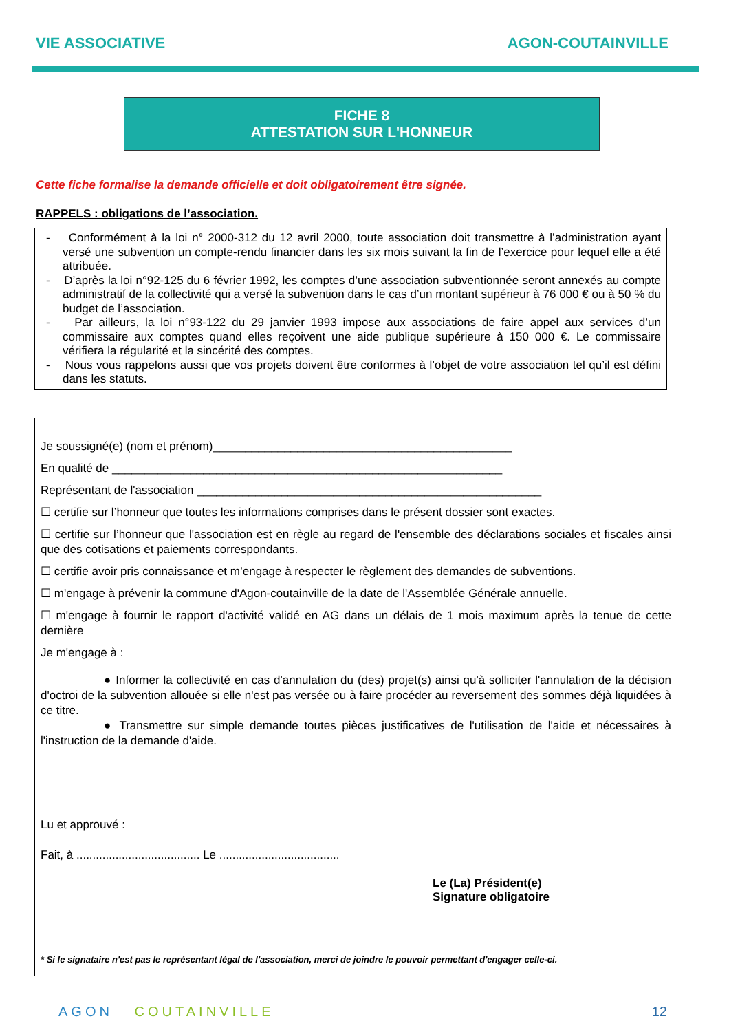VIE ASSOCIATIVE AGON-COUTAINVILLE
FICHE 8
ATTESTATION SUR L'HONNEUR
Cette fiche formalise la demande officielle et doit obligatoirement être signée.
RAPPELS : obligations de l’association.
- Conformément à la loi n° 2000-312 du 12 avril 2000, toute association doit transmettre à l’administration ayant versé une subvention un compte-rendu financier dans les six mois suivant la fin de l’exercice pour lequel elle a été attribuée.
- D’après la loi n°92-125 du 6 février 1992, les comptes d’une association subventionnée seront annexés au compte administratif de la collectivité qui a versé la subvention dans le cas d’un montant supérieur à 76 000 € ou à 50 % du budget de l’association.
- Par ailleurs, la loi n°93-122 du 29 janvier 1993 impose aux associations de faire appel aux services d’un commissaire aux comptes quand elles reçoivent une aide publique supérieure à 150 000 €. Le commissaire vérifiera la régularité et la sincérité des comptes.
- Nous vous rappelons aussi que vos projets doivent être conformes à l’objet de votre association tel qu’il est défini dans les statuts.
Je soussigné(e) (nom et prénom)______________________________________________
En qualité de ____________________________________________________________
Représentant de l'association _____________________________________________________
☐ certifie sur l’honneur que toutes les informations comprises dans le présent dossier sont exactes.
☐ certifie sur l’honneur que l'association est en règle au regard de l'ensemble des déclarations sociales et fiscales ainsi que des cotisations et paiements correspondants.
☐ certifie avoir pris connaissance et m’engage à respecter le règlement des demandes de subventions.
☐ m'engage à prévenir la commune d'Agon-coutainville de la date de l'Assemblée Générale annuelle.
☐ m'engage à fournir le rapport d'activité validé en AG dans un délais de 1 mois maximum après la tenue de cette dernière
Je m'engage à :
● Informer la collectivité en cas d'annulation du (des) projet(s) ainsi qu'à solliciter l'annulation de la décision d'octroi de la subvention allouée si elle n'est pas versée ou à faire procéder au reversement des sommes déjà liquidées à ce titre.
● Transmettre sur simple demande toutes pièces justificatives de l'utilisation de l'aide et nécessaires à l'instruction de la demande d'aide.
Lu et approuvé :
Fait, à ...................................... Le .....................................
Le (La) Président(e)
Signature obligatoire
* Si le signataire n'est pas le représentant légal de l'association, merci de joindre le pouvoir permettant d'engager celle-ci.
AGON COUTAINVILLE 12